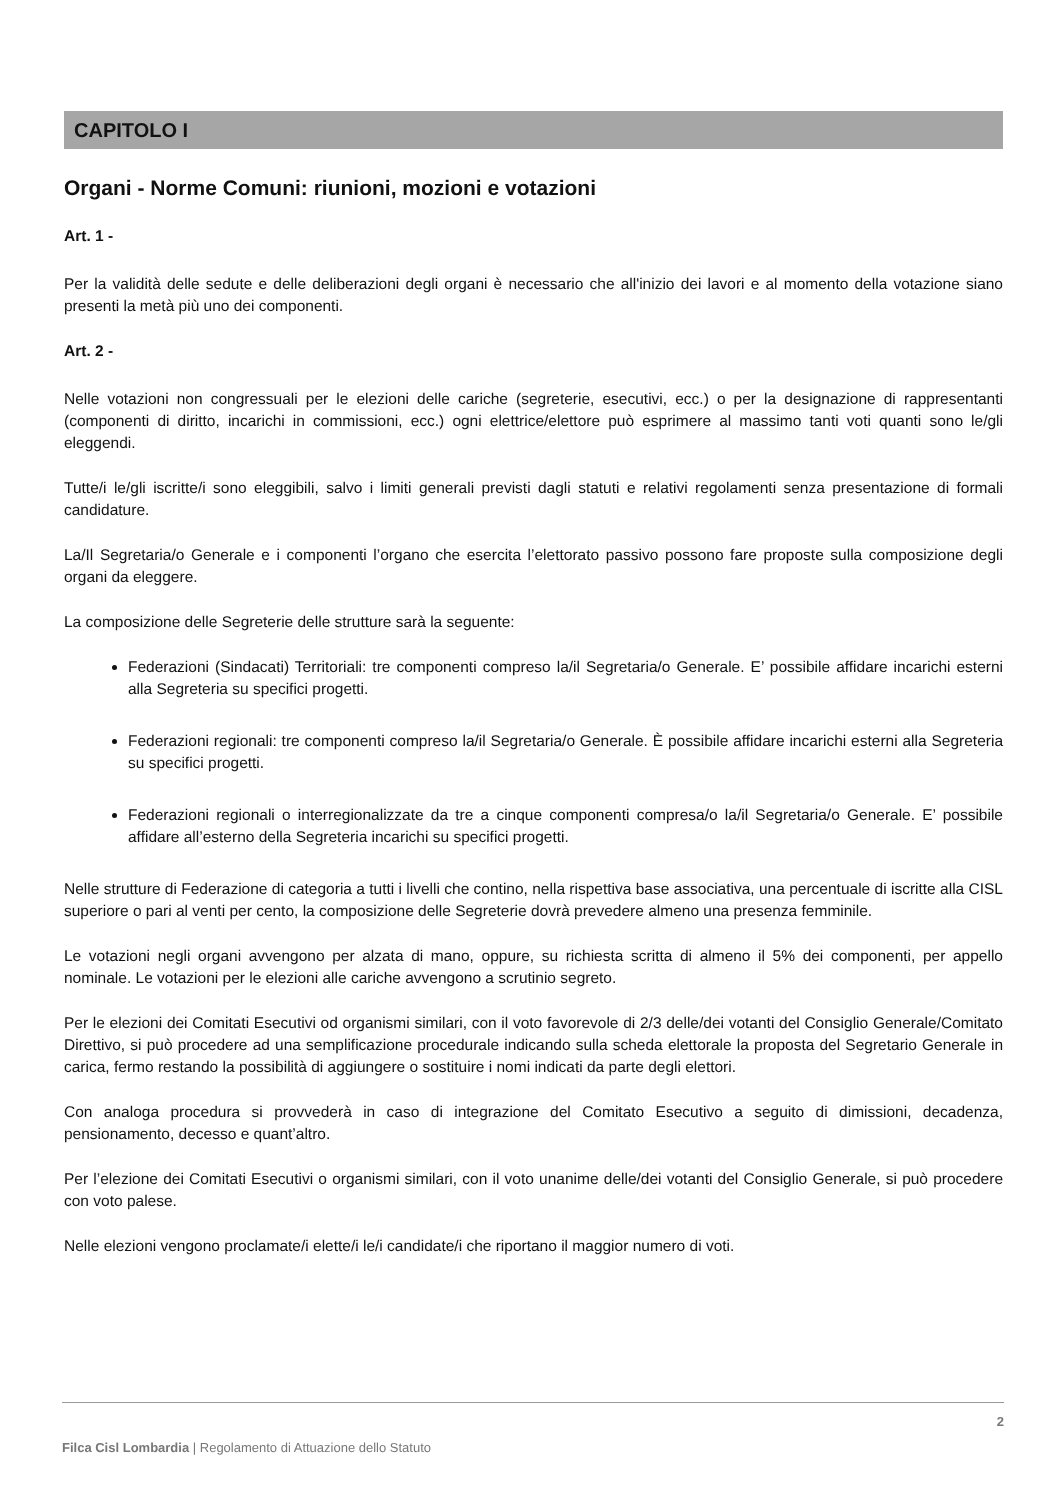CAPITOLO I
Organi - Norme Comuni: riunioni, mozioni e votazioni
Art. 1 -
Per la validità delle sedute e delle deliberazioni degli organi è necessario che all'inizio dei lavori e al momento della votazione siano presenti la metà più uno dei componenti.
Art. 2 -
Nelle votazioni non congressuali per le elezioni delle cariche (segreterie, esecutivi, ecc.) o per la designazione di rappresentanti (componenti di diritto, incarichi in commissioni, ecc.) ogni elettrice/elettore può esprimere al massimo tanti voti quanti sono le/gli eleggendi.
Tutte/i le/gli iscritte/i sono eleggibili, salvo i limiti generali previsti dagli statuti e relativi regolamenti senza presentazione di formali candidature.
La/Il Segretaria/o Generale e i componenti l’organo che esercita l’elettorato passivo possono fare proposte sulla composizione degli organi da eleggere.
La composizione delle Segreterie delle strutture sarà la seguente:
Federazioni (Sindacati) Territoriali: tre componenti compreso la/il Segretaria/o Generale. E’ possibile affidare incarichi esterni alla Segreteria su specifici progetti.
Federazioni regionali: tre componenti compreso la/il Segretaria/o Generale. È possibile affidare incarichi esterni alla Segreteria su specifici progetti.
Federazioni regionali o interregionalizzate da tre a cinque componenti compresa/o la/il Segretaria/o Generale. E’ possibile affidare all’esterno della Segreteria incarichi su specifici progetti.
Nelle strutture di Federazione di categoria a tutti i livelli che contino, nella rispettiva base associativa, una percentuale di iscritte alla CISL superiore o pari al venti per cento, la composizione delle Segreterie dovrà prevedere almeno una presenza femminile.
Le votazioni negli organi avvengono per alzata di mano, oppure, su richiesta scritta di almeno il 5% dei componenti, per appello nominale. Le votazioni per le elezioni alle cariche avvengono a scrutinio segreto.
Per le elezioni dei Comitati Esecutivi od organismi similari, con il voto favorevole di 2/3 delle/dei votanti del Consiglio Generale/Comitato Direttivo, si può procedere ad una semplificazione procedurale indicando sulla scheda elettorale la proposta del Segretario Generale in carica, fermo restando la possibilità di aggiungere o sostituire i nomi indicati da parte degli elettori.
Con analoga procedura si provvederà in caso di integrazione del Comitato Esecutivo a seguito di dimissioni, decadenza, pensionamento, decesso e quant’altro.
Per l’elezione dei Comitati Esecutivi o organismi similari, con il voto unanime delle/dei votanti del Consiglio Generale, si può procedere con voto palese.
Nelle elezioni vengono proclamate/i elette/i le/i candidate/i che riportano il maggior numero di voti.
2
Filca Cisl Lombardia | Regolamento di Attuazione dello Statuto